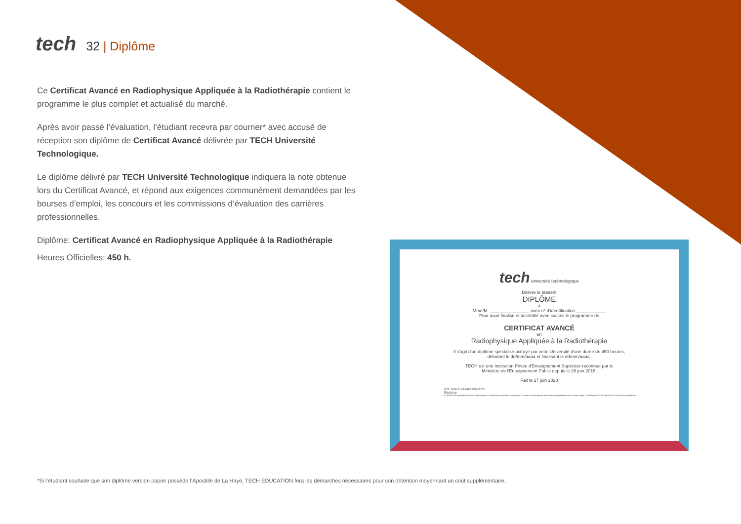tech
32 | Diplôme
Ce Certificat Avancé en Radiophysique Appliquée à la Radiothérapie contient le programme le plus complet et actualisé du marché.
Après avoir passé l’évaluation, l’étudiant recevra par courrier* avec accusé de réception son diplôme de Certificat Avancé délivrée par TECH Université Technologique.
Le diplôme délivré par TECH Université Technologique indiquera la note obtenue lors du Certificat Avancé, et répond aux exigences communément demandées par les bourses d’emploi, les concours et les commissions d’évaluation des carrières professionnelles.
Diplôme: Certificat Avancé en Radiophysique Appliquée à la Radiothérapie
Heures Officielles: 450 h.
tech université technologique
Délivre le présent
DIPLÔME
à
Mme/M. ________________ avec nº d’identification ____________
Pour avoir finalisé et accrédité avec succès le programme de
CERTIFICAT AVANCÉ
en
Radiophysique Appliquée à la Radiothérapie
Il s'agit d'un diplôme spécialisé octroyé par cette Université d'une durée de 450 heures,
débutant le dd/mm/aaaa et finalisant le dd/mm/aaaa.
TECH est une Institution Privée d'Enseignement Supérieur reconnue par le
Ministère de l'Enseignement Public depuis le 28 juin 2018.
Fait le 17 juin 2020
Pre Tere Guevara Navarro
Rectrice
Ce diplôme doit impérativement être accompagné d'un diplôme universitaire reconnu par les autorités compétentes afin d'exercer la profession dans chaque pays. Code Unique TECH: AFWOR23S techtitute.com/diplômes
*Si l’étudiant souhaite que son diplôme version papier possède l’Apostille de La Haye, TECH EDUCATION fera les démarches nécessaires pour son obtention moyennant un coût supplémentaire.